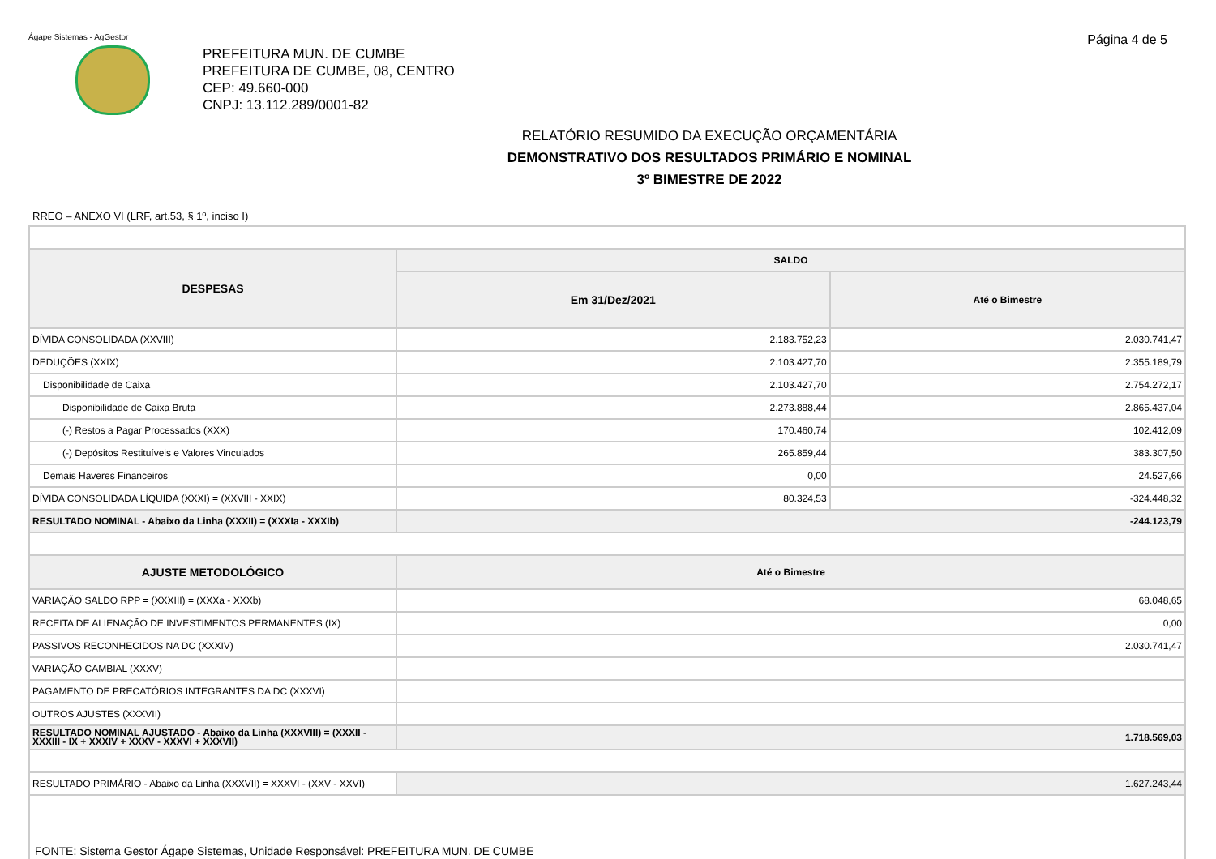Ágape Sistemas - AgGestor Página 4 de 5
PREFEITURA MUN. DE CUMBE
PREFEITURA DE CUMBE, 08, CENTRO
CEP: 49.660-000
CNPJ: 13.112.289/0001-82
RELATÓRIO RESUMIDO DA EXECUÇÃO ORÇAMENTÁRIA
DEMONSTRATIVO DOS RESULTADOS PRIMÁRIO E NOMINAL
3º BIMESTRE DE 2022
RREO – ANEXO VI (LRF, art.53, § 1º, inciso I)
| DESPESAS | SALDO | |
| --- | --- | --- |
| | Em 31/Dez/2021 | Até o Bimestre |
| DÍVIDA CONSOLIDADA (XXVIII) | 2.183.752,23 | 2.030.741,47 |
| DEDUÇÕES (XXIX) | 2.103.427,70 | 2.355.189,79 |
| Disponibilidade de Caixa | 2.103.427,70 | 2.754.272,17 |
| Disponibilidade de Caixa Bruta | 2.273.888,44 | 2.865.437,04 |
| (-) Restos a Pagar Processados (XXX) | 170.460,74 | 102.412,09 |
| (-) Depósitos Restituíveis e Valores Vinculados | 265.859,44 | 383.307,50 |
| Demais Haveres Financeiros | 0,00 | 24.527,66 |
| DÍVIDA CONSOLIDADA LÍQUIDA (XXXI) = (XXVIII - XXIX) | 80.324,53 | -324.448,32 |
| RESULTADO NOMINAL - Abaixo da Linha (XXXII) = (XXXIa - XXXIb) | -244.123,79 | |
| AJUSTE METODOLÓGICO | Até o Bimestre | |
| VARIAÇÃO SALDO RPP = (XXXIII) = (XXXa - XXXb) | 68.048,65 | |
| RECEITA DE ALIENAÇÃO DE INVESTIMENTOS PERMANENTES (IX) | 0,00 | |
| PASSIVOS RECONHECIDOS NA DC (XXXIV) | 2.030.741,47 | |
| VARIAÇÃO CAMBIAL (XXXV) | | |
| PAGAMENTO DE PRECATÓRIOS INTEGRANTES DA DC (XXXVI) | | |
| OUTROS AJUSTES (XXXVII) | | |
| RESULTADO NOMINAL AJUSTADO - Abaixo da Linha (XXXVIII) = (XXXII - XXXIII - IX + XXXIV + XXXV - XXXVI + XXXVII) | 1.718.569,03 | |
| RESULTADO PRIMÁRIO - Abaixo da Linha (XXXVII) = XXXVI - (XXV - XXVI) | 1.627.243,44 | |
| FONTE: Sistema Gestor Ágape Sistemas, Unidade Responsável: PREFEITURA MUN. DE CUMBE | | |